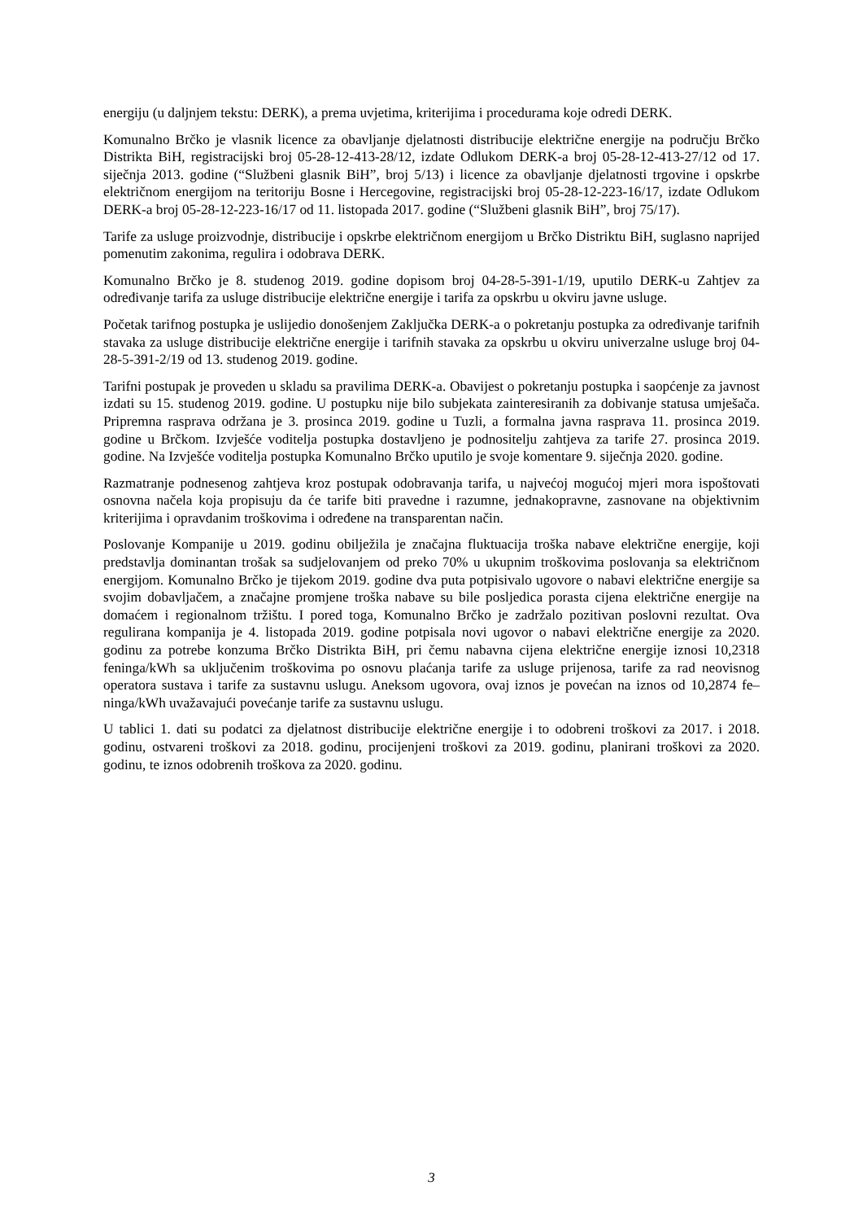energiju (u daljnjem tekstu: DERK), a prema uvjetima, kriterijima i procedurama koje odredi DERK.
Komunalno Brčko je vlasnik licence za obavljanje djelatnosti distribucije električne energije na području Brčko Distrikta BiH, registracijski broj 05-28-12-413-28/12, izdate Odlukom DERK-a broj 05-28-12-413-27/12 od 17. siječnja 2013. godine (“Službeni glasnik BiH”, broj 5/13) i licence za obavljanje djelatnosti trgovine i opskrbe električnom energijom na teritoriju Bosne i Hercegovine, registracijski broj 05-28-12-223-16/17, izdate Odlukom DERK-a broj 05-28-12-223-16/17 od 11. listopada 2017. godine (“Službeni glasnik BiH”, broj 75/17).
Tarife za usluge proizvodnje, distribucije i opskrbe električnom energijom u Brčko Distriktu BiH, suglasno naprijed pomenutim zakonima, regulira i odobrava DERK.
Komunalno Brčko je 8. studenog 2019. godine dopisom broj 04-28-5-391-1/19, uputilo DERK-u Zahtjev za određivanje tarifa za usluge distribucije električne energije i tarifa za opskrbu u okviru javne usluge.
Početak tarifnog postupka je uslijedio donošenjem Zaključka DERK-a o pokretanju postupka za određivanje tarifnih stavaka za usluge distribucije električne energije i tarifnih stavaka za opskrbu u okviru univerzalne usluge broj 04-28-5-391-2/19 od 13. studenog 2019. godine.
Tarifni postupak je proveden u skladu sa pravilima DERK-a. Obavijest o pokretanju postupka i saopćenje za javnost izdati su 15. studenog 2019. godine. U postupku nije bilo subjekata zainteresiranih za dobivanje statusa umješača. Pripremna rasprava održana je 3. prosinca 2019. godine u Tuzli, a formalna javna rasprava 11. prosinca 2019. godine u Brčkom. Izvješće voditelja postupka dostavljeno je podnositelju zahtjeva za tarife 27. prosinca 2019. godine. Na Izvješće voditelja postupka Komunalno Brčko uputilo je svoje komentare 9. siječnja 2020. godine.
Razmatranje podnesenog zahtjeva kroz postupak odobravanja tarifa, u najvećoj mogućoj mjeri mora ispoštovati osnovna načela koja propisuju da će tarife biti pravedne i razumne, jednakopravne, zasnovane na objektivnim kriterijima i opravdanim troškovima i određene na transparentan način.
Poslovanje Kompanije u 2019. godinu obilježila je značajna fluktuacija troška nabave električne energije, koji predstavlja dominantan trošak sa sudjelovanjem od preko 70% u ukupnim troškovima poslovanja sa električnom energijom. Komunalno Brčko je tijekom 2019. godine dva puta potpisivalo ugovore o nabavi električne energije sa svojim dobavljačem, a značajne promjene troška nabave su bile posljedica porasta cijena električne energije na domaćem i regionalnom tržištu. I pored toga, Komunalno Brčko je zadržalo pozitivan poslovni rezultat. Ova regulirana kompanija je 4. listopada 2019. godine potpisala novi ugovor o nabavi električne energije za 2020. godinu za potrebe konzuma Brčko Distrikta BiH, pri čemu nabavna cijena električne energije iznosi 10,2318 feninga/kWh sa uključenim troškovima po osnovu plaćanja tarife za usluge prijenosa, tarife za rad neovisnog operatora sustava i tarife za sustavnu uslugu. Aneksom ugovora, ovaj iznos je povećan na iznos od 10,2874 fe–ninga/kWh uvažavajući povećanje tarife za sustavnu uslugu.
U tablici 1. dati su podatci za djelatnost distribucije električne energije i to odobreni troškovi za 2017. i 2018. godinu, ostvareni troškovi za 2018. godinu, procijenjeni troškovi za 2019. godinu, planirani troškovi za 2020. godinu, te iznos odobrenih troškova za 2020. godinu.
3